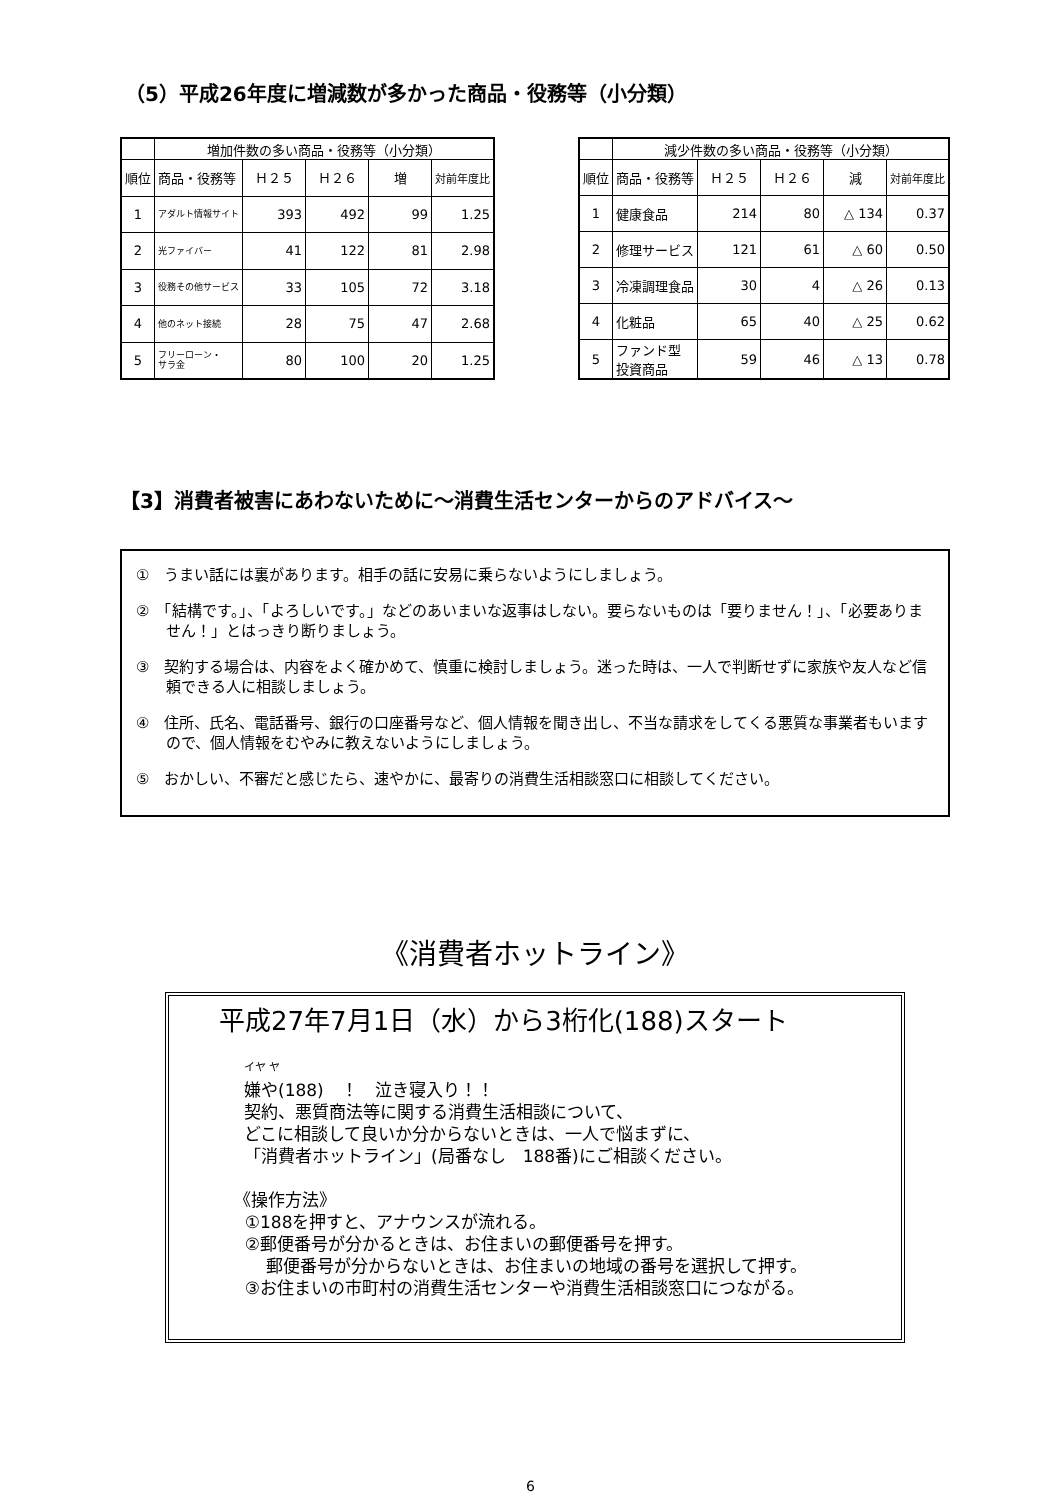（5）平成26年度に増減数が多かった商品・役務等（小分類）
| | 増加件数の多い商品・役務等（小分類） | | | | |
| --- | --- | --- | --- | --- | --- |
| 順位 | 商品・役務等 | Ｈ２５ | Ｈ２６ | 増 | 対前年度比 |
| 1 | アダルト情報サイト | 393 | 492 | 99 | 1.25 |
| 2 | 光ファイバー | 41 | 122 | 81 | 2.98 |
| 3 | 役務その他サービス | 33 | 105 | 72 | 3.18 |
| 4 | 他のネット接続 | 28 | 75 | 47 | 2.68 |
| 5 | フリーローン・ サラ金 | 80 | 100 | 20 | 1.25 |
| | 減少件数の多い商品・役務等（小分類） | | | | |
| --- | --- | --- | --- | --- | --- |
| 順位 | 商品・役務等 | Ｈ２５ | Ｈ２６ | 減 | 対前年度比 |
| 1 | 健康食品 | 214 | 80 | △ 134 | 0.37 |
| 2 | 修理サービス | 121 | 61 | △ 60 | 0.50 |
| 3 | 冷凍調理食品 | 30 | 4 | △ 26 | 0.13 |
| 4 | 化粧品 | 65 | 40 | △ 25 | 0.62 |
| 5 | ファンド型 投資商品 | 59 | 46 | △ 13 | 0.78 |
【3】消費者被害にあわないために～消費生活センターからのアドバイス～
①　うまい話には裏があります。相手の話に安易に乗らないようにしましょう。
②　「結構です。」、「よろしいです。」などのあいまいな返事はしない。要らないものは「要りません！」、「必要ありません！」とはっきり断りましょう。
③　契約する場合は、内容をよく確かめて、慎重に検討しましょう。迷った時は、一人で判断せずに家族や友人など信頼できる人に相談しましょう。
④　住所、氏名、電話番号、銀行の口座番号など、個人情報を聞き出し、不当な請求をしてくる悪質な事業者もいますので、個人情報をむやみに教えないようにしましょう。
⑤　おかしい、不審だと感じたら、速やかに、最寄りの消費生活相談窓口に相談してください。
《消費者ホットライン》
平成27年7月1日（水）から3桁化(188)スタート
イヤ ヤ
嫌や(188)　！　泣き寝入り！！
契約、悪質商法等に関する消費生活相談について、
どこに相談して良いか分からないときは、一人で悩まずに、
「消費者ホットライン」(局番なし　188番)にご相談ください。
《操作方法》
①188を押すと、アナウンスが流れる。
②郵便番号が分かるときは、お住まいの郵便番号を押す。
郵便番号が分からないときは、お住まいの地域の番号を選択して押す。
③お住まいの市町村の消費生活センターや消費生活相談窓口につながる。
6